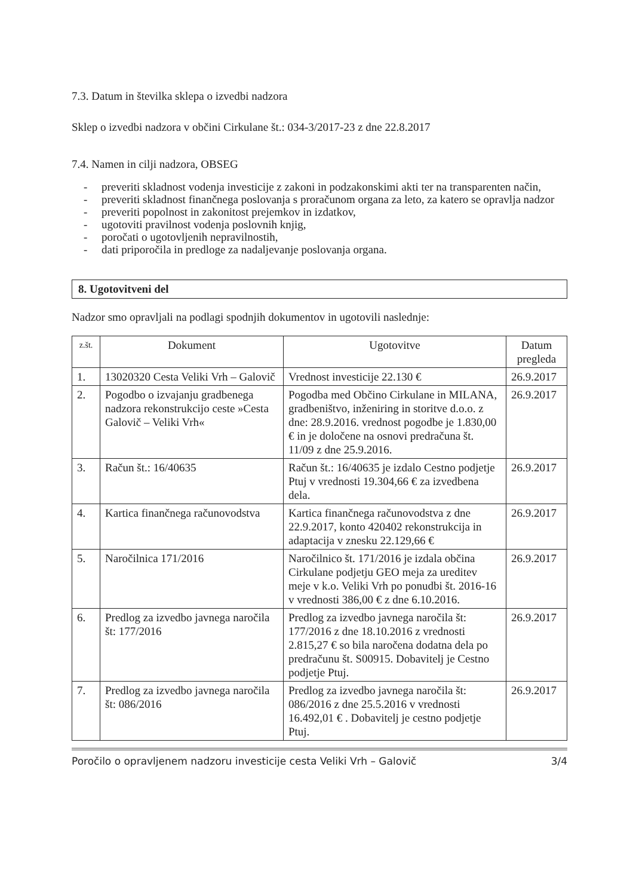7.3. Datum in številka sklepa o izvedbi nadzora
Sklep o izvedbi nadzora v občini Cirkulane št.: 034-3/2017-23 z dne 22.8.2017
7.4. Namen in cilji nadzora, OBSEG
- preveriti skladnost vodenja investicije z zakoni in podzakonskimi akti ter na transparenten način,
- preveriti skladnost finančnega poslovanja s proračunom organa za leto, za katero se opravlja nadzor
- preveriti popolnost in zakonitost prejemkov in izdatkov,
- ugotoviti pravilnost vodenja poslovnih knjig,
- poročati o ugotovljenih nepravilnostih,
- dati priporočila in predloge za nadaljevanje poslovanja organa.
8. Ugotovitveni del
Nadzor smo opravljali na podlagi spodnjih dokumentov in ugotovili naslednje:
| z.št. | Dokument | Ugotovitve | Datum pregleda |
| --- | --- | --- | --- |
| 1. | 13020320 Cesta Veliki Vrh – Galovič | Vrednost investicije 22.130 € | 26.9.2017 |
| 2. | Pogodbo o izvajanju gradbenega nadzora rekonstrukcijo ceste »Cesta Galovič – Veliki Vrh« | Pogodba med Občino Cirkulane in MILANA, gradbeništvo, inženiring in storitve d.o.o. z dne: 28.9.2016. vrednost pogodbe je 1.830,00 € in je določene na osnovi predračuna št. 11/09 z dne 25.9.2016. | 26.9.2017 |
| 3. | Račun št.: 16/40635 | Račun št.: 16/40635 je izdalo Cestno podjetje Ptuj v vrednosti 19.304,66 € za izvedbena dela. | 26.9.2017 |
| 4. | Kartica finančnega računovodstva | Kartica finančnega računovodstva z dne 22.9.2017, konto 420402 rekonstrukcija in adaptacija v znesku 22.129,66 € | 26.9.2017 |
| 5. | Naročilnica 171/2016 | Naročilnico št. 171/2016 je izdala občina Cirkulane podjetju GEO meja za ureditev meje v k.o. Veliki Vrh po ponudbi št. 2016-16 v vrednosti 386,00 € z dne 6.10.2016. | 26.9.2017 |
| 6. | Predlog za izvedbo javnega naročila št: 177/2016 | Predlog za izvedbo javnega naročila št: 177/2016 z dne 18.10.2016 z vrednosti 2.815,27 € so bila naročena dodatna dela po predračunu št. S00915. Dobavitelj je Cestno podjetje Ptuj. | 26.9.2017 |
| 7. | Predlog za izvedbo javnega naročila št: 086/2016 | Predlog za izvedbo javnega naročila št: 086/2016 z dne 25.5.2016 v vrednosti 16.492,01 € . Dobavitelj je cestno podjetje Ptuj. | 26.9.2017 |
Poročilo o opravljenem nadzoru investicije cesta Veliki Vrh – Galovič 3/4